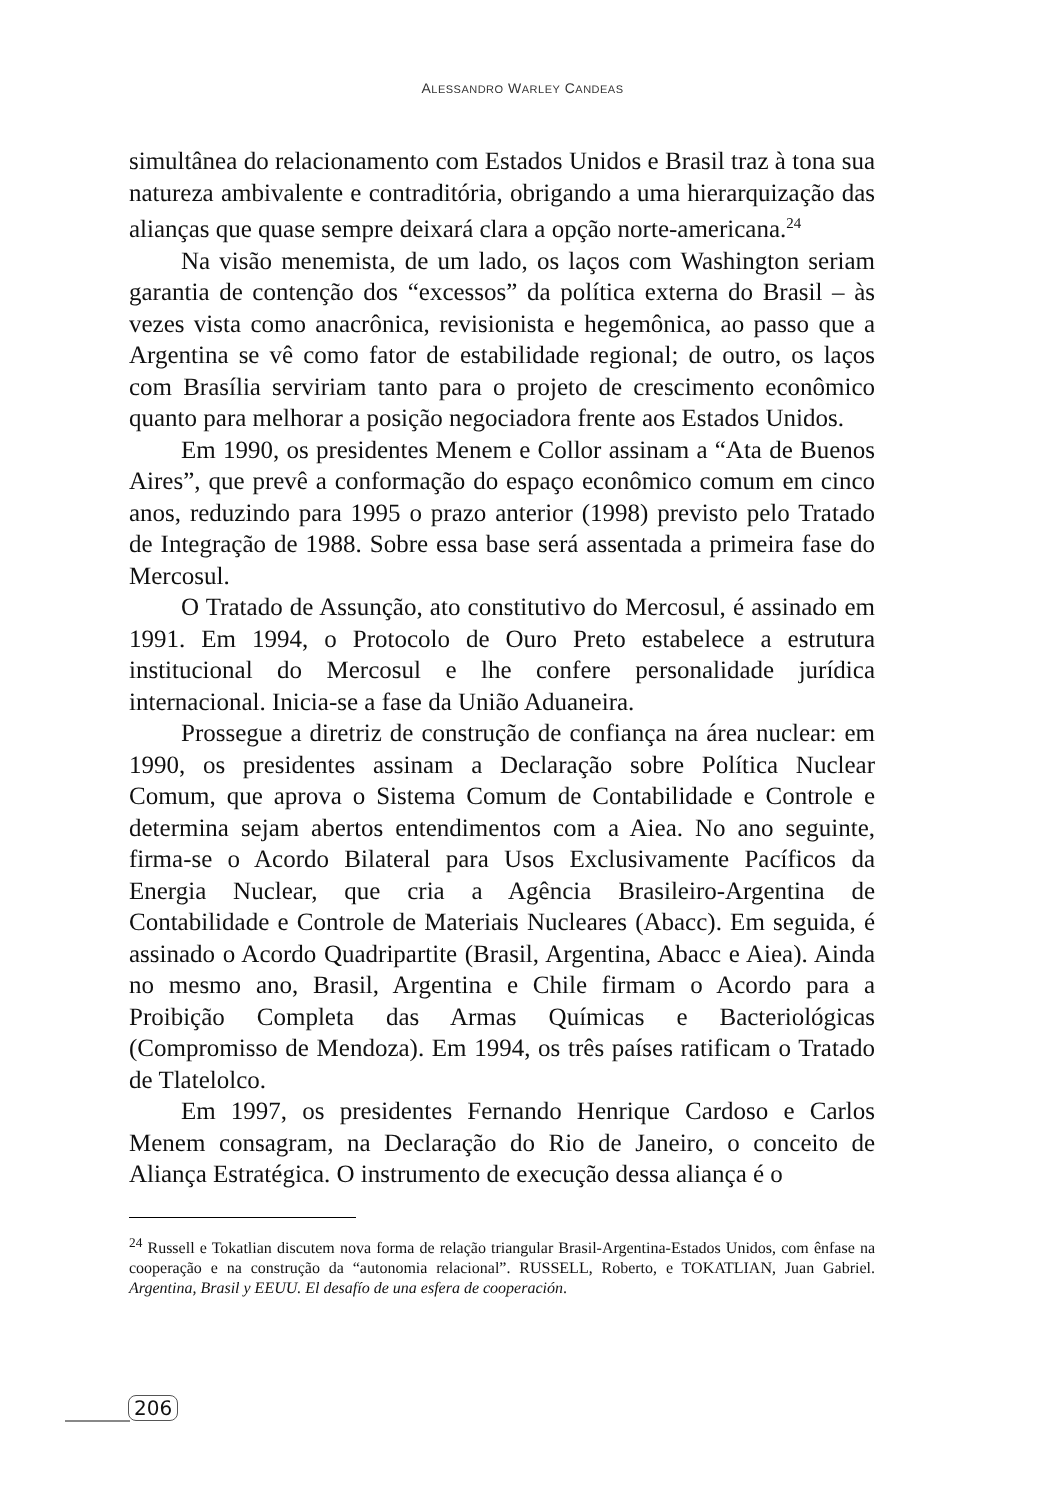ALESSANDRO WARLEY CANDEAS
simultânea do relacionamento com Estados Unidos e Brasil traz à tona sua natureza ambivalente e contraditória, obrigando a uma hierarquização das alianças que quase sempre deixará clara a opção norte-americana.<sup>24</sup>
Na visão menemista, de um lado, os laços com Washington seriam garantia de contenção dos “excessos” da política externa do Brasil – às vezes vista como anacrônica, revisionista e hegemônica, ao passo que a Argentina se vê como fator de estabilidade regional; de outro, os laços com Brasília serviriam tanto para o projeto de crescimento econômico quanto para melhorar a posição negociadora frente aos Estados Unidos.
Em 1990, os presidentes Menem e Collor assinam a “Ata de Buenos Aires”, que prevê a conformação do espaço econômico comum em cinco anos, reduzindo para 1995 o prazo anterior (1998) previsto pelo Tratado de Integração de 1988. Sobre essa base será assentada a primeira fase do Mercosul.
O Tratado de Assunção, ato constitutivo do Mercosul, é assinado em 1991. Em 1994, o Protocolo de Ouro Preto estabelece a estrutura institucional do Mercosul e lhe confere personalidade jurídica internacional. Inicia-se a fase da União Aduaneira.
Prossegue a diretriz de construção de confiança na área nuclear: em 1990, os presidentes assinam a Declaração sobre Política Nuclear Comum, que aprova o Sistema Comum de Contabilidade e Controle e determina sejam abertos entendimentos com a Aiea. No ano seguinte, firma-se o Acordo Bilateral para Usos Exclusivamente Pacíficos da Energia Nuclear, que cria a Agência Brasileiro-Argentina de Contabilidade e Controle de Materiais Nucleares (Abacc). Em seguida, é assinado o Acordo Quadripartite (Brasil, Argentina, Abacc e Aiea). Ainda no mesmo ano, Brasil, Argentina e Chile firmam o Acordo para a Proibição Completa das Armas Químicas e Bacteriológicas (Compromisso de Mendoza). Em 1994, os três países ratificam o Tratado de Tlatelolco.
Em 1997, os presidentes Fernando Henrique Cardoso e Carlos Menem consagram, na Declaração do Rio de Janeiro, o conceito de Aliança Estratégica. O instrumento de execução dessa aliança é o
<sup>24</sup> Russell e Tokatlian discutem nova forma de relação triangular Brasil-Argentina-Estados Unidos, com ênfase na cooperação e na construção da “autonomia relacional”. RUSSELL, Roberto, e TOKATLIAN, Juan Gabriel. Argentina, Brasil y EEUU. El desafío de una esfera de cooperación.
206